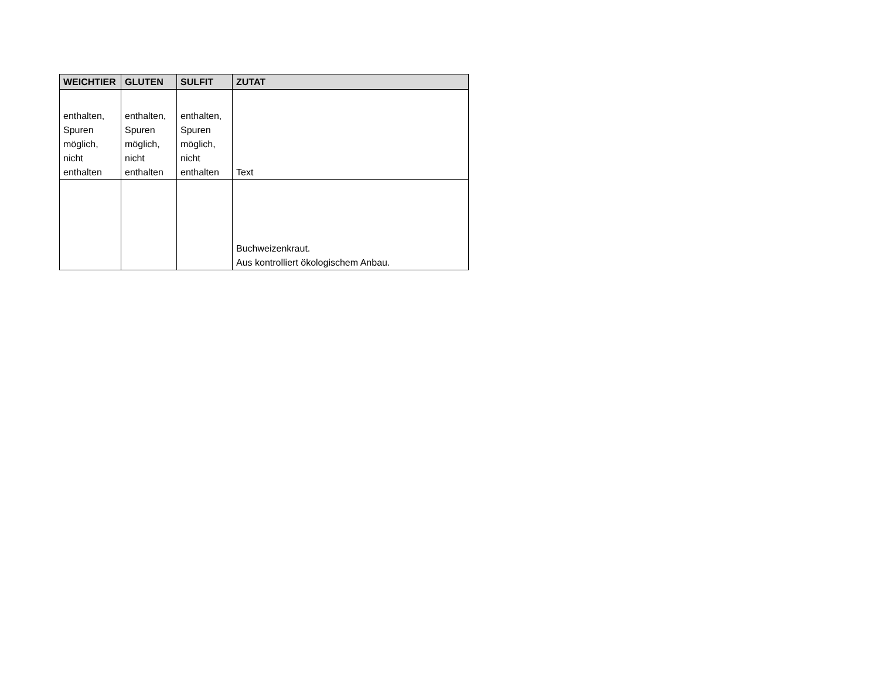| WEICHTIER | GLUTEN | SULFIT | ZUTAT |
| --- | --- | --- | --- |
| enthalten, Spuren möglich, nicht enthalten | enthalten, Spuren möglich, nicht enthalten | enthalten, Spuren möglich, nicht enthalten | Text |
| | | | Buchweizenkraut. Aus kontrolliert ökologischem Anbau. |